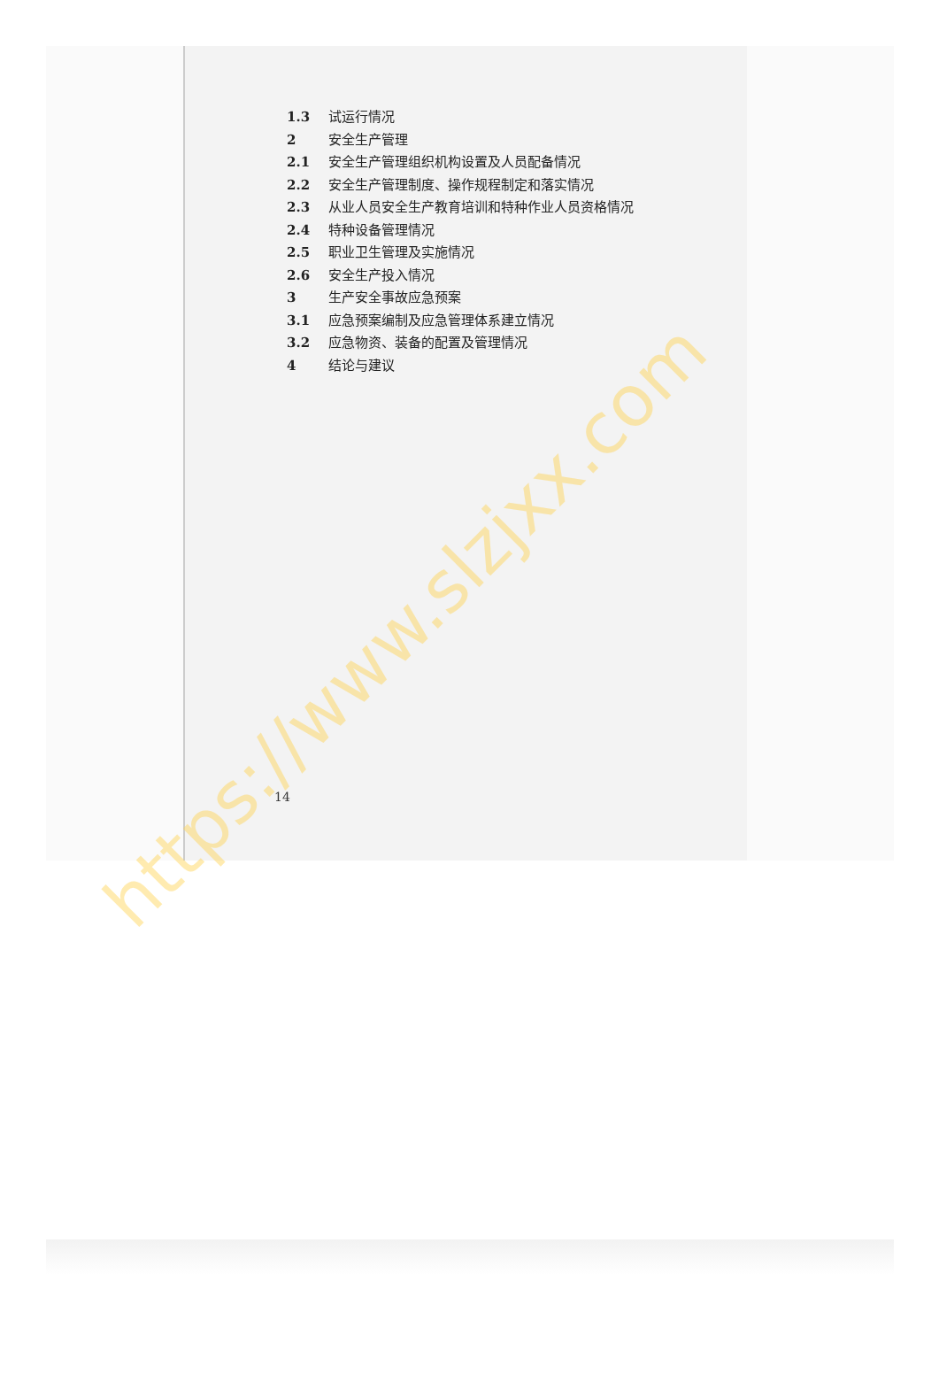1.3 试运行情况
2 安全生产管理
2.1 安全生产管理组织机构设置及人员配备情况
2.2 安全生产管理制度、操作规程制定和落实情况
2.3 从业人员安全生产教育培训和特种作业人员资格情况
2.4 特种设备管理情况
2.5 职业卫生管理及实施情况
2.6 安全生产投入情况
3 生产安全事故应急预案
3.1 应急预案编制及应急管理体系建立情况
3.2 应急物资、装备的配置及管理情况
4 结论与建议
14
https://www.slzjxx.com